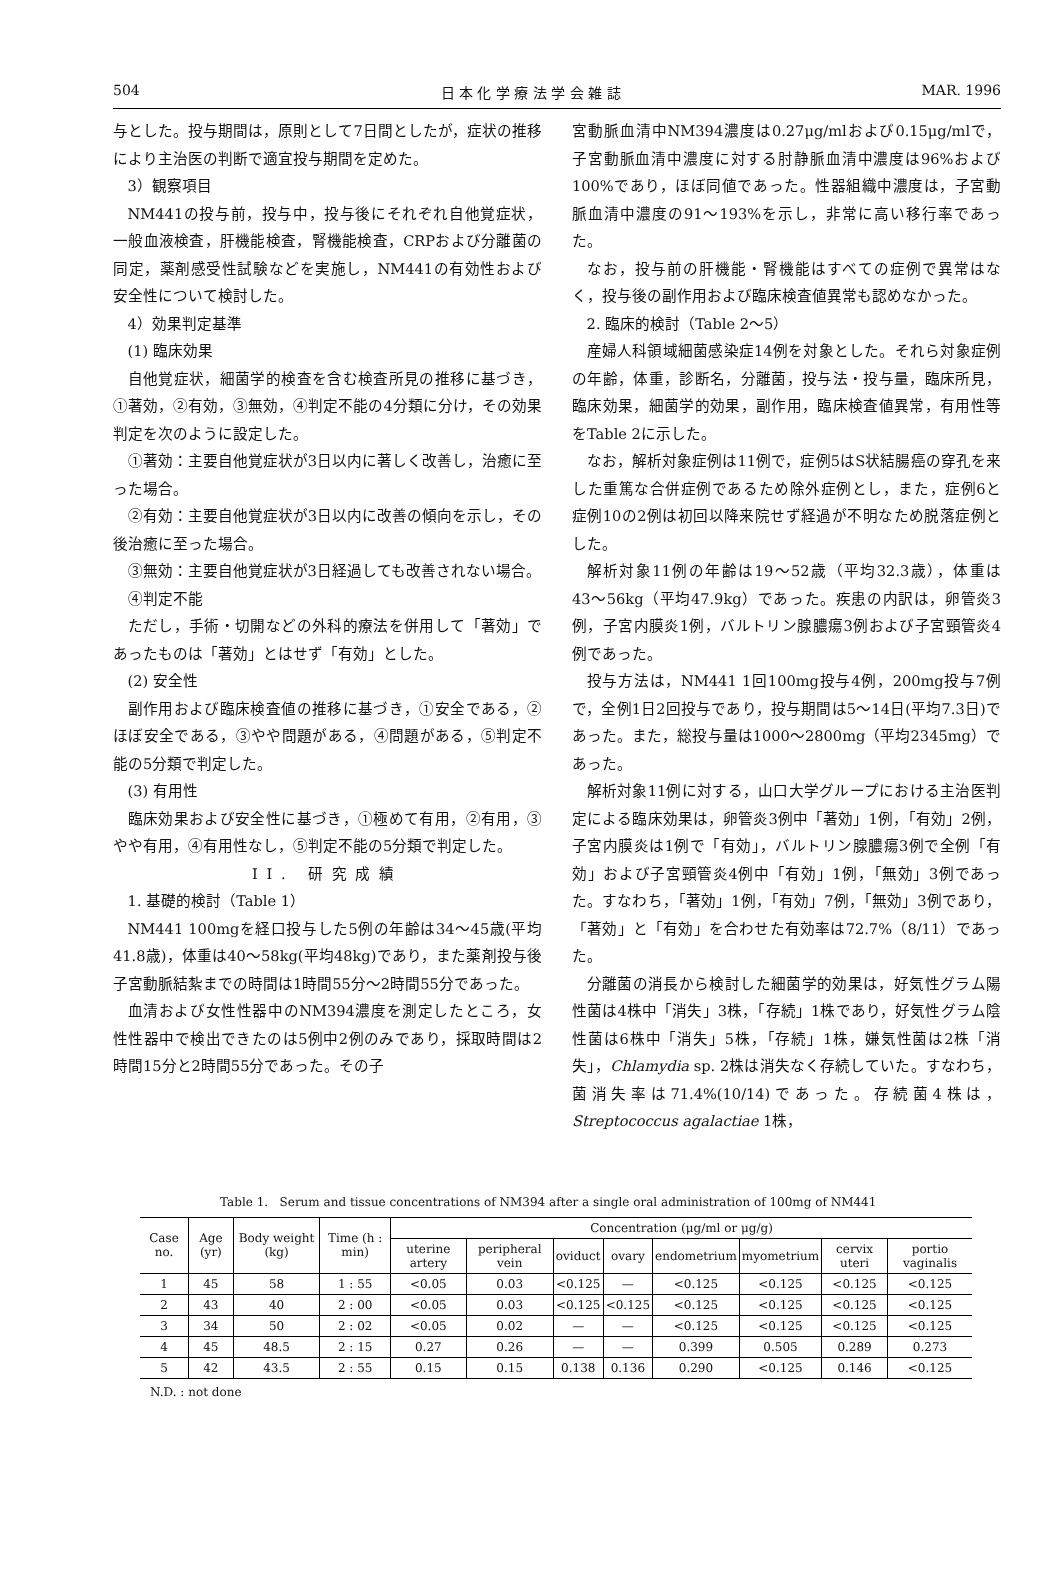504 日 本 化 学 療 法 学 会 雑 誌 MAR. 1996
与とした。投与期間は，原則として7日間としたが，症状の推移により主治医の判断で適宜投与期間を定めた。
3）観察項目
NM441の投与前，投与中，投与後にそれぞれ自他覚症状，一般血液検査，肝機能検査，腎機能検査，CRPおよび分離菌の同定，薬剤感受性試験などを実施し，NM441の有効性および安全性について検討した。
4）効果判定基準
(1) 臨床効果
自他覚症状，細菌学的検査を含む検査所見の推移に基づき，①著効，②有効，③無効，④判定不能の4分類に分け，その効果判定を次のように設定した。
①著効：主要自他覚症状が3日以内に著しく改善し，治癒に至った場合。
②有効：主要自他覚症状が3日以内に改善の傾向を示し，その後治癒に至った場合。
③無効：主要自他覚症状が3日経過しても改善されない場合。
④判定不能
ただし，手術・切開などの外科的療法を併用して「著効」であったものは「著効」とはせず「有効」とした。
(2) 安全性
副作用および臨床検査値の推移に基づき，①安全である，②ほぼ安全である，③やや問題がある，④問題がある，⑤判定不能の5分類で判定した。
(3) 有用性
臨床効果および安全性に基づき，①極めて有用，②有用，③やや有用，④有用性なし，⑤判定不能の5分類で判定した。
II. 研究成績
1. 基礎的検討（Table 1）
NM441 100mgを経口投与した5例の年齢は34〜45歳(平均41.8歳)，体重は40〜58kg(平均48kg)であり，また薬剤投与後子宮動脈結紮までの時間は1時間55分〜2時間55分であった。
血清および女性性器中のNM394濃度を測定したところ，女性性器中で検出できたのは5例中2例のみであり，採取時間は2時間15分と2時間55分であった。その子
宮動脈血清中NM394濃度は0.27μg/mlおよび0.15μg/mlで，子宮動脈血清中濃度に対する肘静脈血清中濃度は96%および100%であり，ほぼ同値であった。性器組織中濃度は，子宮動脈血清中濃度の91〜193%を示し，非常に高い移行率であった。
なお，投与前の肝機能・腎機能はすべての症例で異常はなく，投与後の副作用および臨床検査値異常も認めなかった。
2. 臨床的検討（Table 2〜5）
産婦人科領域細菌感染症14例を対象とした。それら対象症例の年齢，体重，診断名，分離菌，投与法・投与量，臨床所見，臨床効果，細菌学的効果，副作用，臨床検査値異常，有用性等をTable 2に示した。
なお，解析対象症例は11例で，症例5はS状結腸癌の穿孔を来した重篤な合併症例であるため除外症例とし，また，症例6と症例10の2例は初回以降来院せず経過が不明なため脱落症例とした。
解析対象11例の年齢は19〜52歳（平均32.3歳），体重は43〜56kg（平均47.9kg）であった。疾患の内訳は，卵管炎3例，子宮内膜炎1例，バルトリン腺膿瘍3例および子宮頸管炎4例であった。
投与方法は，NM441 1回100mg投与4例，200mg投与7例で，全例1日2回投与であり，投与期間は5〜14日(平均7.3日)であった。また，総投与量は1000〜2800mg（平均2345mg）であった。
解析対象11例に対する，山口大学グループにおける主治医判定による臨床効果は，卵管炎3例中「著効」1例，「有効」2例，子宮内膜炎は1例で「有効」，バルトリン腺膿瘍3例で全例「有効」および子宮頸管炎4例中「有効」1例，「無効」3例であった。すなわち，「著効」1例，「有効」7例，「無効」3例であり，「著効」と「有効」を合わせた有効率は72.7%（8/11）であった。
分離菌の消長から検討した細菌学的効果は，好気性グラム陽性菌は4株中「消失」3株，「存続」1株であり，好気性グラム陰性菌は6株中「消失」5株，「存続」1株，嫌気性菌は2株「消失」，Chlamydia sp. 2株は消失なく存続していた。すなわち，菌消失率は71.4%(10/14)であった。存続菌4株は，Streptococcus agalactiae 1株，
Table 1. Serum and tissue concentrations of NM394 after a single oral administration of 100mg of NM441
| Case no. | Age (yr) | Body weight (kg) | Time (h : min) | Concentration (μg/ml or μg/g) | | | | | | | |
| --- | --- | --- | --- | --- | --- | --- | --- | --- | --- | --- | --- |
| | | | | uterine artery | peripheral vein | oviduct | ovary | endometrium | myometrium | cervix uteri | portio vaginalis |
| 1 | 45 | 58 | 1 : 55 | <0.05 | 0.03 | <0.125 | — | <0.125 | <0.125 | <0.125 | <0.125 |
| 2 | 43 | 40 | 2 : 00 | <0.05 | 0.03 | <0.125 | <0.125 | <0.125 | <0.125 | <0.125 | <0.125 |
| 3 | 34 | 50 | 2 : 02 | <0.05 | 0.02 | — | — | <0.125 | <0.125 | <0.125 | <0.125 |
| 4 | 45 | 48.5 | 2 : 15 | 0.27 | 0.26 | — | — | 0.399 | 0.505 | 0.289 | 0.273 |
| 5 | 42 | 43.5 | 2 : 55 | 0.15 | 0.15 | 0.138 | 0.136 | 0.290 | <0.125 | 0.146 | <0.125 |
N.D. : not done